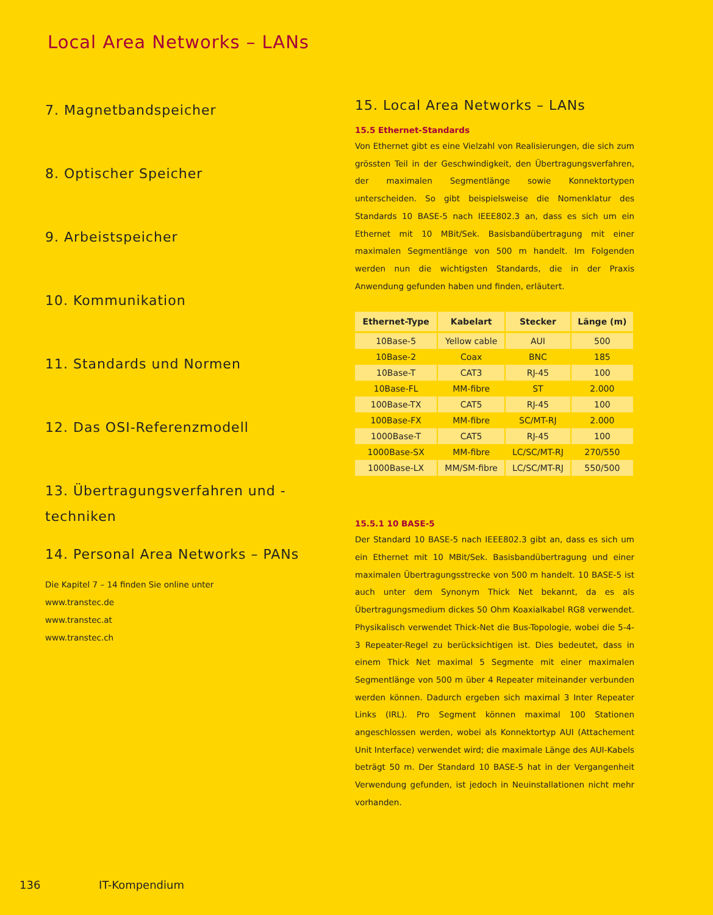Local Area Networks – LANs
7. Magnetbandspeicher
8. Optischer Speicher
9. Arbeistspeicher
10. Kommunikation
11. Standards und Normen
12. Das OSI-Referenzmodell
13. Übertragungsverfahren und -techniken
14. Personal Area Networks – PANs
Die Kapitel 7 – 14 finden Sie online unter
www.transtec.de
www.transtec.at
www.transtec.ch
15. Local Area Networks – LANs
15.5 Ethernet-Standards
Von Ethernet gibt es eine Vielzahl von Realisierungen, die sich zum grössten Teil in der Geschwindigkeit, den Übertragungsverfahren, der maximalen Segmentlänge sowie Konnektortypen unterscheiden. So gibt beispielsweise die Nomenklatur des Standards 10 BASE-5 nach IEEE802.3 an, dass es sich um ein Ethernet mit 10 MBit/Sek. Basisbandübertragung mit einer maximalen Segmentlänge von 500 m handelt. Im Folgenden werden nun die wichtigsten Standards, die in der Praxis Anwendung gefunden haben und finden, erläutert.
| Ethernet-Type | Kabelart | Stecker | Länge (m) |
| --- | --- | --- | --- |
| 10Base-5 | Yellow cable | AUI | 500 |
| 10Base-2 | Coax | BNC | 185 |
| 10Base-T | CAT3 | RJ-45 | 100 |
| 10Base-FL | MM-fibre | ST | 2.000 |
| 100Base-TX | CAT5 | RJ-45 | 100 |
| 100Base-FX | MM-fibre | SC/MT-RJ | 2.000 |
| 1000Base-T | CAT5 | RJ-45 | 100 |
| 1000Base-SX | MM-fibre | LC/SC/MT-RJ | 270/550 |
| 1000Base-LX | MM/SM-fibre | LC/SC/MT-RJ | 550/500 |
15.5.1 10 BASE-5
Der Standard 10 BASE-5 nach IEEE802.3 gibt an, dass es sich um ein Ethernet mit 10 MBit/Sek. Basisbandübertragung und einer maximalen Übertragungsstrecke von 500 m handelt. 10 BASE-5 ist auch unter dem Synonym Thick Net bekannt, da es als Übertragungsmedium dickes 50 Ohm Koaxialkabel RG8 verwendet. Physikalisch verwendet Thick-Net die Bus-Topologie, wobei die 5-4-3 Repeater-Regel zu berücksichtigen ist. Dies bedeutet, dass in einem Thick Net maximal 5 Segmente mit einer maximalen Segmentlänge von 500 m über 4 Repeater miteinander verbunden werden können. Dadurch ergeben sich maximal 3 Inter Repeater Links (IRL). Pro Segment können maximal 100 Stationen angeschlossen werden, wobei als Konnektortyp AUI (Attachement Unit Interface) verwendet wird; die maximale Länge des AUI-Kabels beträgt 50 m. Der Standard 10 BASE-5 hat in der Vergangenheit Verwendung gefunden, ist jedoch in Neuinstallationen nicht mehr vorhanden.
136 IT-Kompendium